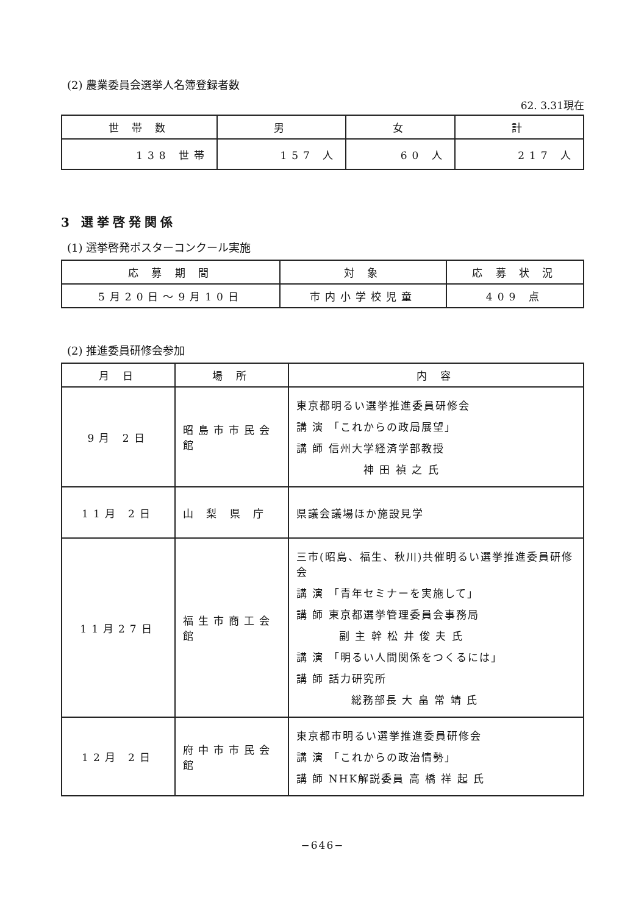(2) 農業委員会選挙人名簿登録者数
62. 3.31現在
| 世 帯 数 | 男 | 女 | 計 |
| --- | --- | --- | --- |
| 138 世帯 | 157 人 | 60 人 | 217 人 |
3 選挙啓発関係
(1) 選挙啓発ポスターコンクール実施
| 応 募 期 間 | 対 象 | 応 募 状 況 |
| --- | --- | --- |
| 5月20日～9月10日 | 市内小学校児童 | 409 点 |
(2) 推進委員研修会参加
| 月 日 | 場 所 | 内 容 |
| --- | --- | --- |
| 9月 2日 | 昭島市市民会館 | 東京都明るい選挙推進委員研修会 講 演 「これからの政局展望」 講 師 信州大学経済学部教授 神 田 禎 之 氏 |
| 11月 2日 | 山 梨 県 庁 | 県議会議場ほか施設見学 |
| 11月27日 | 福生市商工会館 | 三市(昭島、福生、秋川)共催明るい選挙推進委員研修会 講 演 「青年セミナーを実施して」 講 師 東京都選挙管理委員会事務局 副 主 幹 松 井 俊 夫 氏 講 演 「明るい人間関係をつくるには」 講 師 話力研究所 総務部長 大 畠 常 靖 氏 |
| 12月 2日 | 府中市市民会館 | 東京都市明るい選挙推進委員研修会 講 演 「これからの政治情勢」 講 師 NHK解説委員 高 橋 祥 起 氏 |
−646−